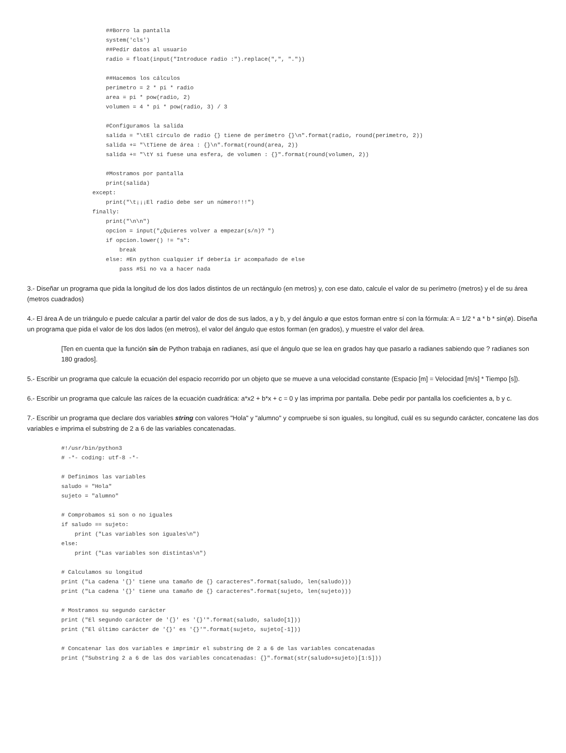##Borro la pantalla
    system('cls')
    ##Pedir datos al usuario
    radio = float(input("Introduce radio :").replace(",", "."))

    ##Hacemos los cálculos
    perimetro = 2 * pi * radio
    area = pi * pow(radio, 2)
    volumen = 4 * pi * pow(radio, 3) / 3

    #Configuramos la salida
    salida = "\tEl círculo de radio {} tiene de perímetro {}\n".format(radio, round(perimetro, 2))
    salida += "\tTiene de área : {}\n".format(round(area, 2))
    salida += "\tY si fuese una esfera, de volumen : {}".format(round(volumen, 2))

    #Mostramos por pantalla
    print(salida)
except:
    print("\t¡¡¡El radio debe ser un número!!!")
finally:
    print("\n\n")
    opcion = input("¿Quieres volver a empezar(s/n)? ")
    if opcion.lower() != "s":
        break
    else: #En python cualquier if debería ir acompañado de else
        pass #Si no va a hacer nada
3.- Diseñar un programa que pida la longitud de los dos lados distintos de un rectángulo (en metros) y, con ese dato, calcule el valor de su perímetro (metros) y el de su área (metros cuadrados)
4.- El área A de un triángulo e puede calcular a partir del valor de dos de sus lados, a y b, y del ángulo ø que estos forman entre sí con la fórmula: A = 1/2 * a * b * sin(ø). Diseña un programa que pida el valor de los dos lados (en metros), el valor del ángulo que estos forman (en grados), y muestre el valor del área.
[Ten en cuenta que la función sin de Python trabaja en radianes, así que el ángulo que se lea en grados hay que pasarlo a radianes sabiendo que ? radianes son 180 grados].
5.- Escribir un programa que calcule la ecuación del espacio recorrido por un objeto que se mueve a una velocidad constante (Espacio [m] = Velocidad [m/s] * Tiempo [s]).
6.- Escribir un programa que calcule las raíces de la ecuación cuadrática: a*x2 + b*x + c = 0 y las imprima por pantalla. Debe pedir por pantalla los coeficientes a, b y c.
7.- Escribir un programa que declare dos variables string con valores "Hola" y "alumno" y compruebe si son iguales, su longitud, cuál es su segundo carácter, concatene las dos variables e imprima el substring de 2 a 6 de las variables concatenadas.
#!/usr/bin/python3
# -*- coding: utf-8 -*-

# Definimos las variables
saludo = "Hola"
sujeto = "alumno"

# Comprobamos si son o no iguales
if saludo == sujeto:
    print ("Las variables son iguales\n")
else:
    print ("Las variables son distintas\n")

# Calculamos su longitud
print ("La cadena '{}' tiene una tamaño de {} caracteres".format(saludo, len(saludo)))
print ("La cadena '{}' tiene una tamaño de {} caracteres".format(sujeto, len(sujeto)))

# Mostramos su segundo carácter
print ("El segundo carácter de '{}' es '{}'".format(saludo, saludo[1]))
print ("El último carácter de '{}' es '{}'".format(sujeto, sujeto[-1]))

# Concatenar las dos variables e imprimir el substring de 2 a 6 de las variables concatenadas
print ("Substring 2 a 6 de las dos variables concatenadas: {}".format(str(saludo+sujeto)[1:5]))